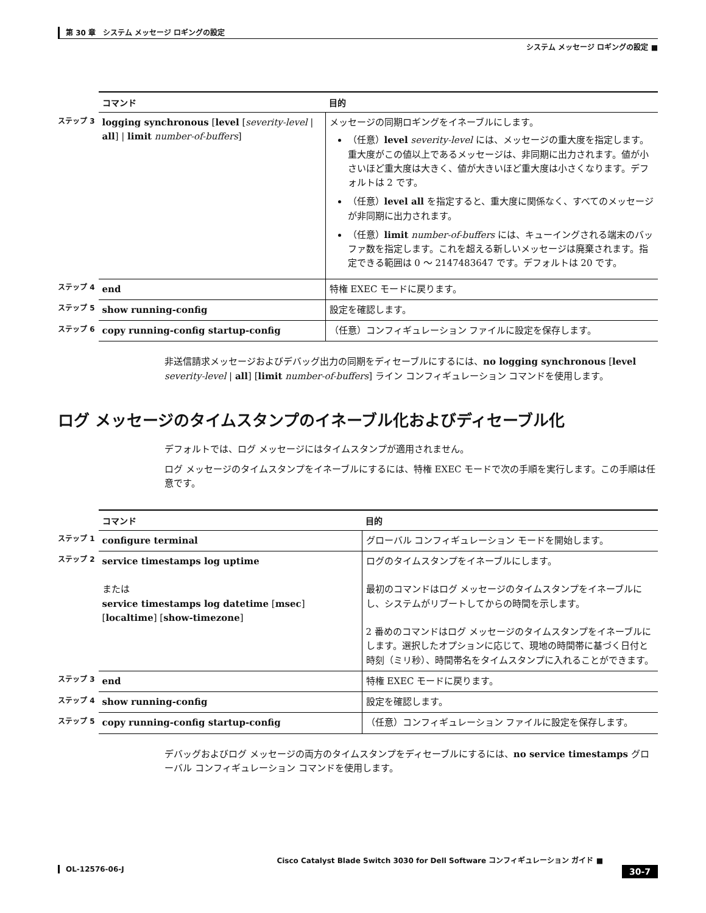第 30 章　システム メッセージ ロギングの設定
システム メッセージ ロギングの設定 ■
| | コマンド | 目的 |
| ステップ 3 | logging synchronous [ level [ severity-level / all ] / limit number-of-buffers ] | メッセージの同期ロギングをイネーブルにします。 （任意） level severity-level には、メッセージの重大度を指定します。重大度がこの値以上であるメッセージは、非同期に出力されます。値が小さいほど重大度は大きく、値が大きいほど重大度は小さくなります。デフォルトは 2 です。 （任意） level all を指定すると、重大度に関係なく、すべてのメッセージが非同期に出力されます。 （任意） limit number-of-buffers には、キューイングされる端末のバッファ数を指定します。これを超える新しいメッセージは廃棄されます。指定できる範囲は 0 ～ 2147483647 です。デフォルトは 20 です。 |
| ステップ 4 | end | 特権 EXEC モードに戻ります。 |
| ステップ 5 | show running-config | 設定を確認します。 |
| ステップ 6 | copy running-config startup-config | （任意）コンフィギュレーション ファイルに設定を保存します。 |
非送信請求メッセージおよびデバッグ出力の同期をディセーブルにするには、no logging synchronous [level severity-level | all] [limit number-of-buffers] ライン コンフィギュレーション コマンドを使用します。
ログ メッセージのタイムスタンプのイネーブル化およびディセーブル化
デフォルトでは、ログ メッセージにはタイムスタンプが適用されません。
ログ メッセージのタイムスタンプをイネーブルにするには、特権 EXEC モードで次の手順を実行します。この手順は任意です。
| | コマンド | 目的 |
| ステップ 1 | configure terminal | グローバル コンフィギュレーション モードを開始します。 |
| ステップ 2 | service timestamps log uptime または service timestamps log datetime [ msec ] [ localtime ] [ show-timezone ] | ログのタイムスタンプをイネーブルにします。 最初のコマンドはログ メッセージのタイムスタンプをイネーブルにし、システムがリブートしてからの時間を示します。 2 番めのコマンドはログ メッセージのタイムスタンプをイネーブルにします。選択したオプションに応じて、現地の時間帯に基づく日付と時刻（ミリ秒）、時間帯名をタイムスタンプに入れることができます。 |
| ステップ 3 | end | 特権 EXEC モードに戻ります。 |
| ステップ 4 | show running-config | 設定を確認します。 |
| ステップ 5 | copy running-config startup-config | （任意）コンフィギュレーション ファイルに設定を保存します。 |
デバッグおよびログ メッセージの両方のタイムスタンプをディセーブルにするには、no service timestamps グローバル コンフィギュレーション コマンドを使用します。
Cisco Catalyst Blade Switch 3030 for Dell Software コンフィギュレーション ガイド ■
30-7 OL-12576-06-J